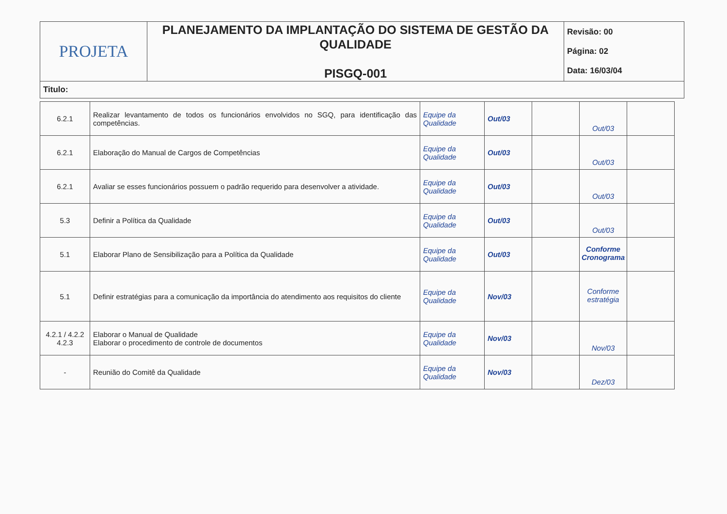| PROJETA | PLANEJAMENTO DA IMPLANTAÇÃO DO SISTEMA DE GESTÃO DA QUALIDADE PISGQ-001 | Revisão: 00 Página: 02 Data: 16/03/04 |
| Titulo: | | |
| 6.2.1 | Realizar levantamento de todos os funcionários envolvidos no SGQ, para identificação das competências. | Equipe da Qualidade | Out/03 | | Out/03 | |
| 6.2.1 | Elaboração do Manual de Cargos de Competências | Equipe da Qualidade | Out/03 | | Out/03 | |
| 6.2.1 | Avaliar se esses funcionários possuem o padrão requerido para desenvolver a atividade. | Equipe da Qualidade | Out/03 | | Out/03 | |
| 5.3 | Definir a Política da Qualidade | Equipe da Qualidade | Out/03 | | Out/03 | |
| 5.1 | Elaborar Plano de Sensibilização para a Política da Qualidade | Equipe da Qualidade | Out/03 | | Conforme Cronograma | |
| 5.1 | Definir estratégias para a comunicação da importância do atendimento aos requisitos do cliente | Equipe da Qualidade | Nov/03 | | Conforme estratégia | |
| 4.2.1 / 4.2.2 4.2.3 | Elaborar o Manual de Qualidade Elaborar o procedimento de controle de documentos | Equipe da Qualidade | Nov/03 | | Nov/03 | |
| - | Reunião do Comitê da Qualidade | Equipe da Qualidade | Nov/03 | | Dez/03 | |